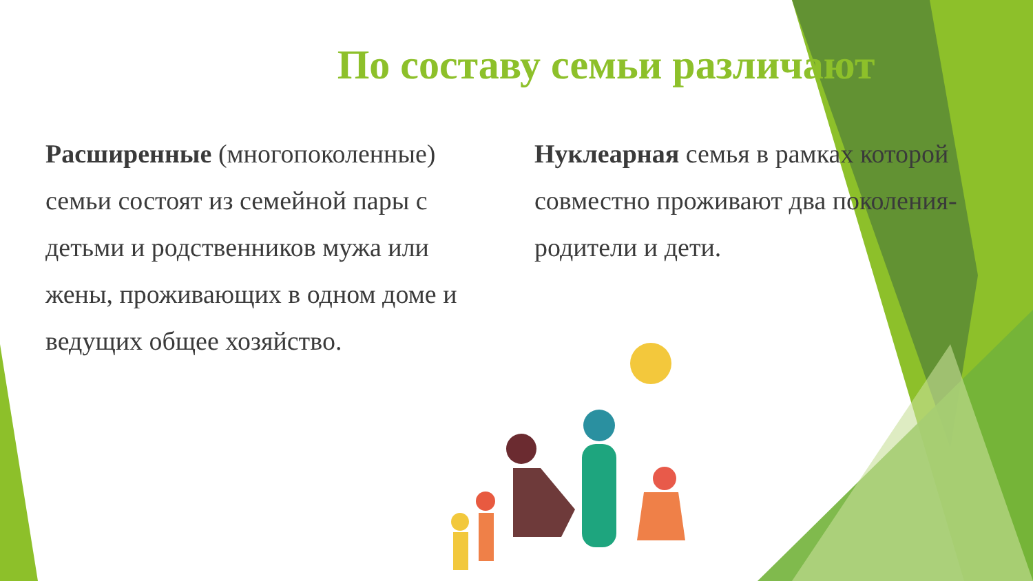По составу семьи различают
Расширенные (многопоколенные) семьи состоят из семейной пары с детьми и родственников мужа или жены, проживающих в одном доме и ведущих общее хозяйство.
Нуклеарная семья в рамках которой совместно проживают два поколения- родители и дети.